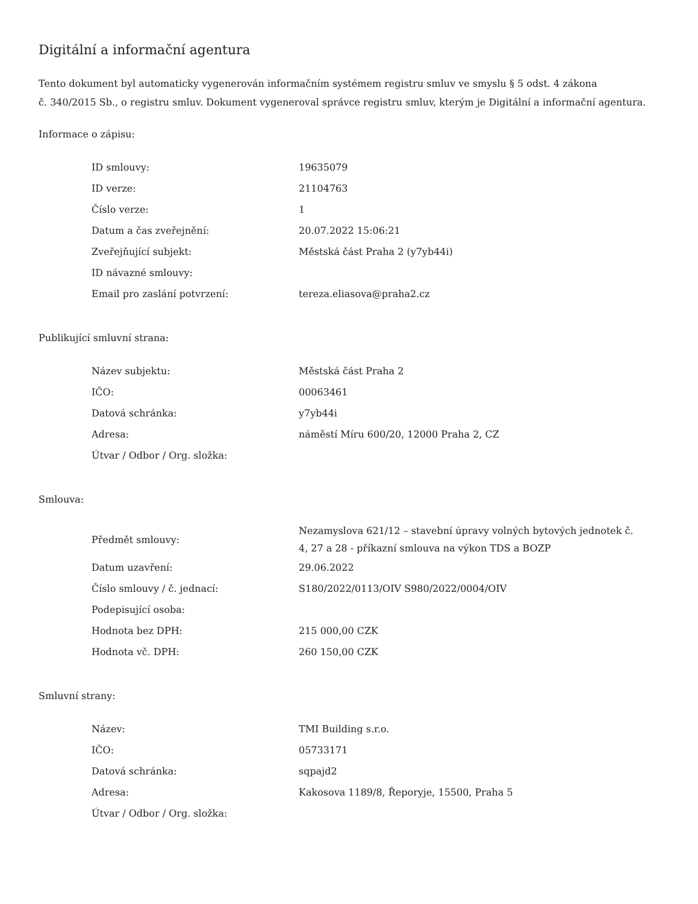Digitální a informační agentura
Tento dokument byl automaticky vygenerován informačním systémem registru smluv ve smyslu § 5 odst. 4 zákona
č. 340/2015 Sb., o registru smluv. Dokument vygeneroval správce registru smluv, kterým je Digitální a informační agentura.
Informace o zápisu:
| ID smlouvy: | 19635079 |
| ID verze: | 21104763 |
| Číslo verze: | 1 |
| Datum a čas zveřejnění: | 20.07.2022 15:06:21 |
| Zveřejňující subjekt: | Městská část Praha 2 (y7yb44i) |
| ID návazné smlouvy: | |
| Email pro zaslání potvrzení: | tereza.eliasova@praha2.cz |
Publikující smluvní strana:
| Název subjektu: | Městská část Praha 2 |
| IČO: | 00063461 |
| Datová schránka: | y7yb44i |
| Adresa: | náměstí Míru 600/20, 12000 Praha 2, CZ |
| Útvar / Odbor / Org. složka: | |
Smlouva:
| Předmět smlouvy: | Nezamyslova 621/12 – stavební úpravy volných bytových jednotek č. 4, 27 a 28 - příkazní smlouva na výkon TDS a BOZP |
| Datum uzavření: | 29.06.2022 |
| Číslo smlouvy / č. jednací: | S180/2022/0113/OIV S980/2022/0004/OIV |
| Podepisující osoba: | |
| Hodnota bez DPH: | 215 000,00 CZK |
| Hodnota vč. DPH: | 260 150,00 CZK |
Smluvní strany:
| Název: | TMI Building s.r.o. |
| IČO: | 05733171 |
| Datová schránka: | sqpajd2 |
| Adresa: | Kakosova 1189/8, Řeporyje, 15500, Praha 5 |
| Útvar / Odbor / Org. složka: | |